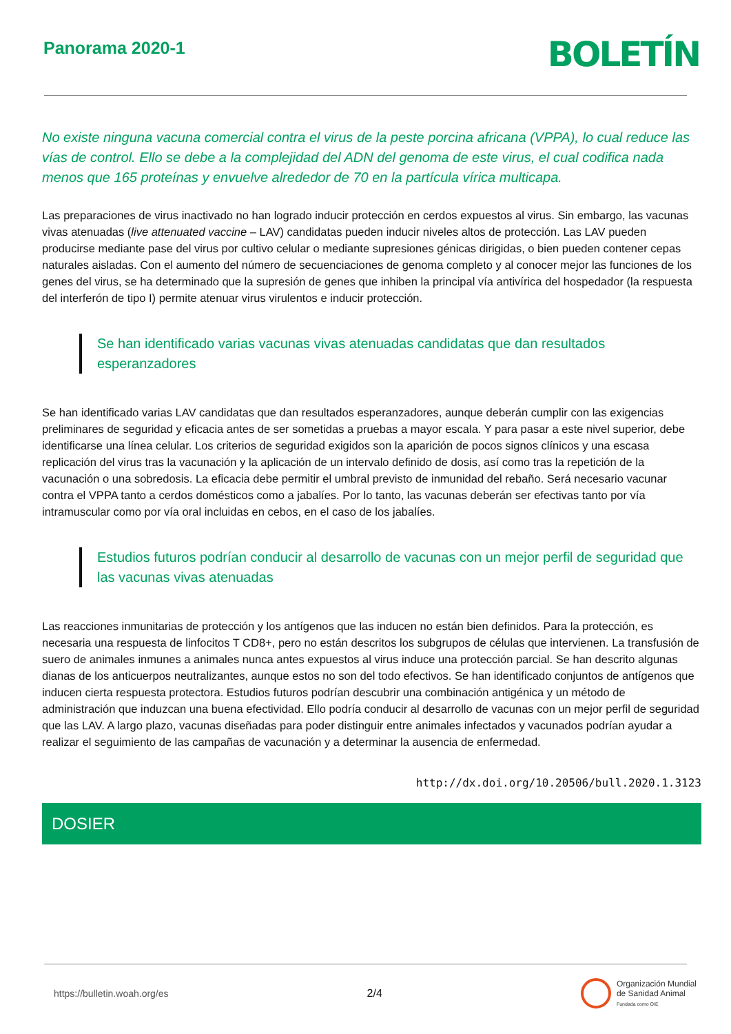Panorama 2020-1
BOLETÍN
No existe ninguna vacuna comercial contra el virus de la peste porcina africana (VPPA), lo cual reduce las vías de control. Ello se debe a la complejidad del ADN del genoma de este virus, el cual codifica nada menos que 165 proteínas y envuelve alrededor de 70 en la partícula vírica multicapa.
Las preparaciones de virus inactivado no han logrado inducir protección en cerdos expuestos al virus. Sin embargo, las vacunas vivas atenuadas (live attenuated vaccine – LAV) candidatas pueden inducir niveles altos de protección. Las LAV pueden producirse mediante pase del virus por cultivo celular o mediante supresiones génicas dirigidas, o bien pueden contener cepas naturales aisladas. Con el aumento del número de secuenciaciones de genoma completo y al conocer mejor las funciones de los genes del virus, se ha determinado que la supresión de genes que inhiben la principal vía antivírica del hospedador (la respuesta del interferón de tipo I) permite atenuar virus virulentos e inducir protección.
Se han identificado varias vacunas vivas atenuadas candidatas que dan resultados esperanzadores
Se han identificado varias LAV candidatas que dan resultados esperanzadores, aunque deberán cumplir con las exigencias preliminares de seguridad y eficacia antes de ser sometidas a pruebas a mayor escala. Y para pasar a este nivel superior, debe identificarse una línea celular. Los criterios de seguridad exigidos son la aparición de pocos signos clínicos y una escasa replicación del virus tras la vacunación y la aplicación de un intervalo definido de dosis, así como tras la repetición de la vacunación o una sobredosis. La eficacia debe permitir el umbral previsto de inmunidad del rebaño. Será necesario vacunar contra el VPPA tanto a cerdos domésticos como a jabalíes. Por lo tanto, las vacunas deberán ser efectivas tanto por vía intramuscular como por vía oral incluidas en cebos, en el caso de los jabalíes.
Estudios futuros podrían conducir al desarrollo de vacunas con un mejor perfil de seguridad que las vacunas vivas atenuadas
Las reacciones inmunitarias de protección y los antígenos que las inducen no están bien definidos. Para la protección, es necesaria una respuesta de linfocitos T CD8+, pero no están descritos los subgrupos de células que intervienen. La transfusión de suero de animales inmunes a animales nunca antes expuestos al virus induce una protección parcial. Se han descrito algunas dianas de los anticuerpos neutralizantes, aunque estos no son del todo efectivos. Se han identificado conjuntos de antígenos que inducen cierta respuesta protectora. Estudios futuros podrían descubrir una combinación antigénica y un método de administración que induzcan una buena efectividad. Ello podría conducir al desarrollo de vacunas con un mejor perfil de seguridad que las LAV. A largo plazo, vacunas diseñadas para poder distinguir entre animales infectados y vacunados podrían ayudar a realizar el seguimiento de las campañas de vacunación y a determinar la ausencia de enfermedad.
http://dx.doi.org/10.20506/bull.2020.1.3123
DOSIER
https://bulletin.woah.org/es 2/4 Organización Mundial
de Sanidad Animal
Fundada como OIE